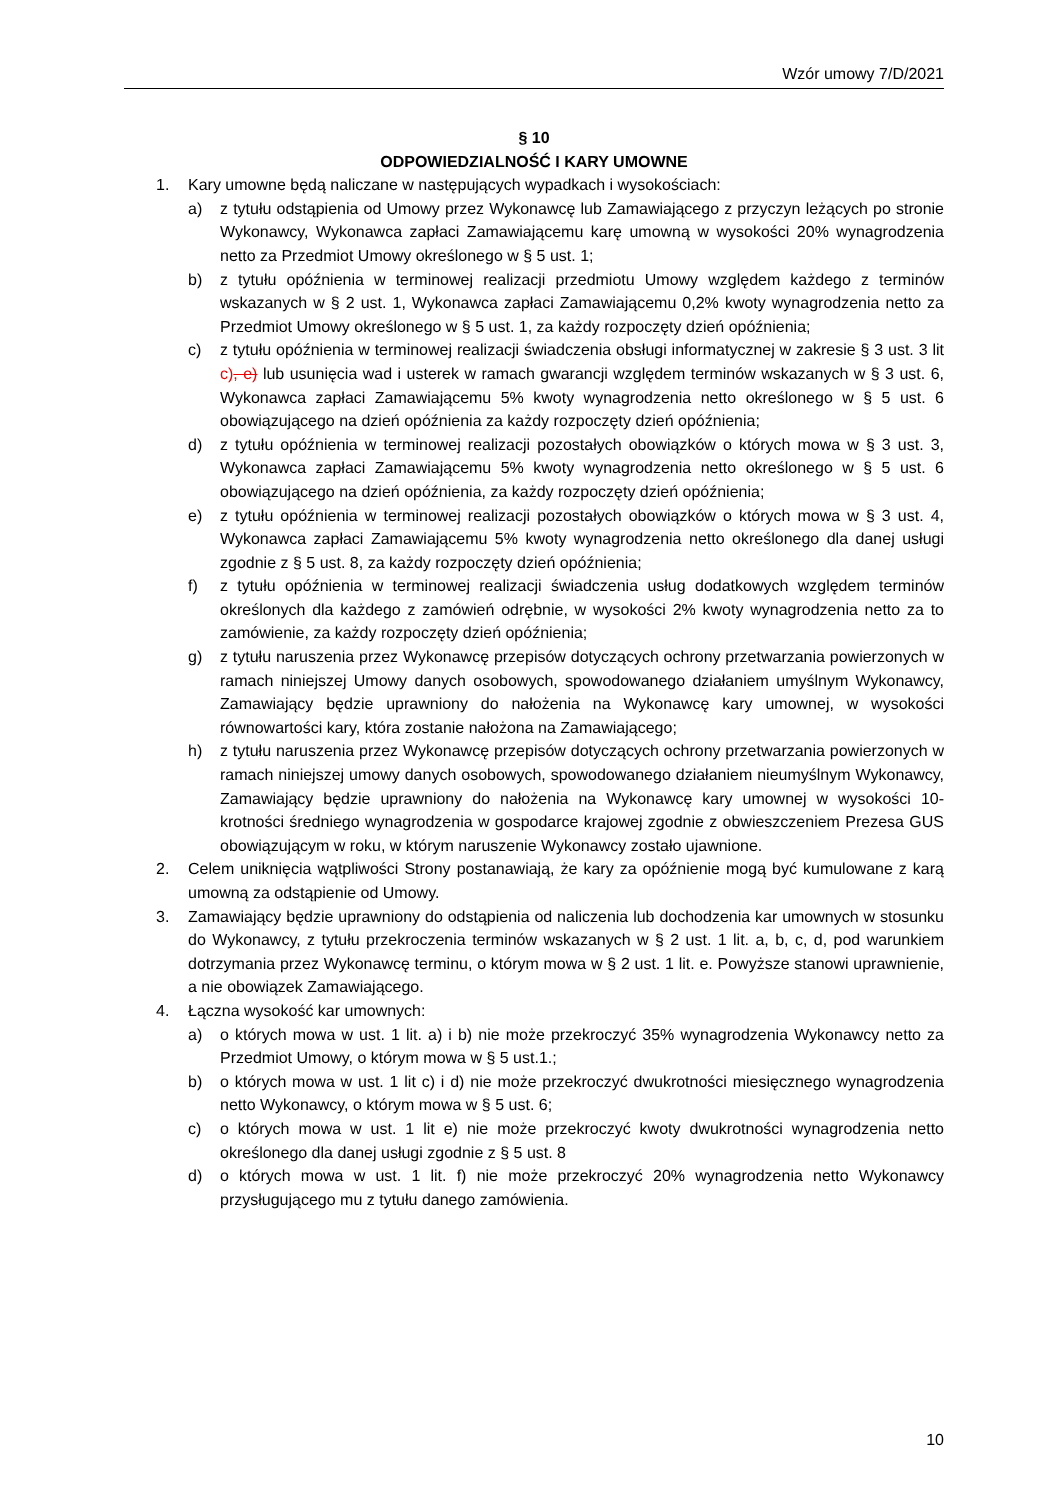Wzór umowy 7/D/2021
§ 10
ODPOWIEDZIALNOŚĆ I KARY UMOWNE
1. Kary umowne będą naliczane w następujących wypadkach i wysokościach:
a) z tytułu odstąpienia od Umowy przez Wykonawcę lub Zamawiającego z przyczyn leżących po stronie Wykonawcy, Wykonawca zapłaci Zamawiającemu karę umowną w wysokości 20% wynagrodzenia netto za Przedmiot Umowy określonego w § 5 ust. 1;
b) z tytułu opóźnienia w terminowej realizacji przedmiotu Umowy względem każdego z terminów wskazanych w § 2 ust. 1, Wykonawca zapłaci Zamawiającemu 0,2% kwoty wynagrodzenia netto za Przedmiot Umowy określonego w § 5 ust. 1, za każdy rozpoczęty dzień opóźnienia;
c) z tytułu opóźnienia w terminowej realizacji świadczenia obsługi informatycznej w zakresie § 3 ust. 3 lit c), e) lub usunięcia wad i usterek w ramach gwarancji względem terminów wskazanych w § 3 ust. 6, Wykonawca zapłaci Zamawiającemu 5% kwoty wynagrodzenia netto określonego w § 5 ust. 6 obowiązującego na dzień opóźnienia za każdy rozpoczęty dzień opóźnienia;
d) z tytułu opóźnienia w terminowej realizacji pozostałych obowiązków o których mowa w § 3 ust. 3, Wykonawca zapłaci Zamawiającemu 5% kwoty wynagrodzenia netto określonego w § 5 ust. 6 obowiązującego na dzień opóźnienia, za każdy rozpoczęty dzień opóźnienia;
e) z tytułu opóźnienia w terminowej realizacji pozostałych obowiązków o których mowa w § 3 ust. 4, Wykonawca zapłaci Zamawiającemu 5% kwoty wynagrodzenia netto określonego dla danej usługi zgodnie z § 5 ust. 8, za każdy rozpoczęty dzień opóźnienia;
f) z tytułu opóźnienia w terminowej realizacji świadczenia usług dodatkowych względem terminów określonych dla każdego z zamówień odrębnie, w wysokości 2% kwoty wynagrodzenia netto za to zamówienie, za każdy rozpoczęty dzień opóźnienia;
g) z tytułu naruszenia przez Wykonawcę przepisów dotyczących ochrony przetwarzania powierzonych w ramach niniejszej Umowy danych osobowych, spowodowanego działaniem umyślnym Wykonawcy, Zamawiający będzie uprawniony do nałożenia na Wykonawcę kary umownej, w wysokości równowartości kary, która zostanie nałożona na Zamawiającego;
h) z tytułu naruszenia przez Wykonawcę przepisów dotyczących ochrony przetwarzania powierzonych w ramach niniejszej umowy danych osobowych, spowodowanego działaniem nieumyślnym Wykonawcy, Zamawiający będzie uprawniony do nałożenia na Wykonawcę kary umownej w wysokości 10-krotności średniego wynagrodzenia w gospodarce krajowej zgodnie z obwieszczeniem Prezesa GUS obowiązującym w roku, w którym naruszenie Wykonawcy zostało ujawnione.
2. Celem uniknięcia wątpliwości Strony postanawiają, że kary za opóźnienie mogą być kumulowane z karą umowną za odstąpienie od Umowy.
3. Zamawiający będzie uprawniony do odstąpienia od naliczenia lub dochodzenia kar umownych w stosunku do Wykonawcy, z tytułu przekroczenia terminów wskazanych w § 2 ust. 1 lit. a, b, c, d, pod warunkiem dotrzymania przez Wykonawcę terminu, o którym mowa w § 2 ust. 1 lit. e. Powyższe stanowi uprawnienie, a nie obowiązek Zamawiającego.
4. Łączna wysokość kar umownych:
a) o których mowa w ust. 1 lit. a) i b) nie może przekroczyć 35% wynagrodzenia Wykonawcy netto za Przedmiot Umowy, o którym mowa w § 5 ust.1.;
b) o których mowa w ust. 1 lit c) i d) nie może przekroczyć dwukrotności miesięcznego wynagrodzenia netto Wykonawcy, o którym mowa w § 5 ust. 6;
c) o których mowa w ust. 1 lit e) nie może przekroczyć kwoty dwukrotności wynagrodzenia netto określonego dla danej usługi zgodnie z § 5 ust. 8
d) o których mowa w ust. 1 lit. f) nie może przekroczyć 20% wynagrodzenia netto Wykonawcy przysługującego mu z tytułu danego zamówienia.
10